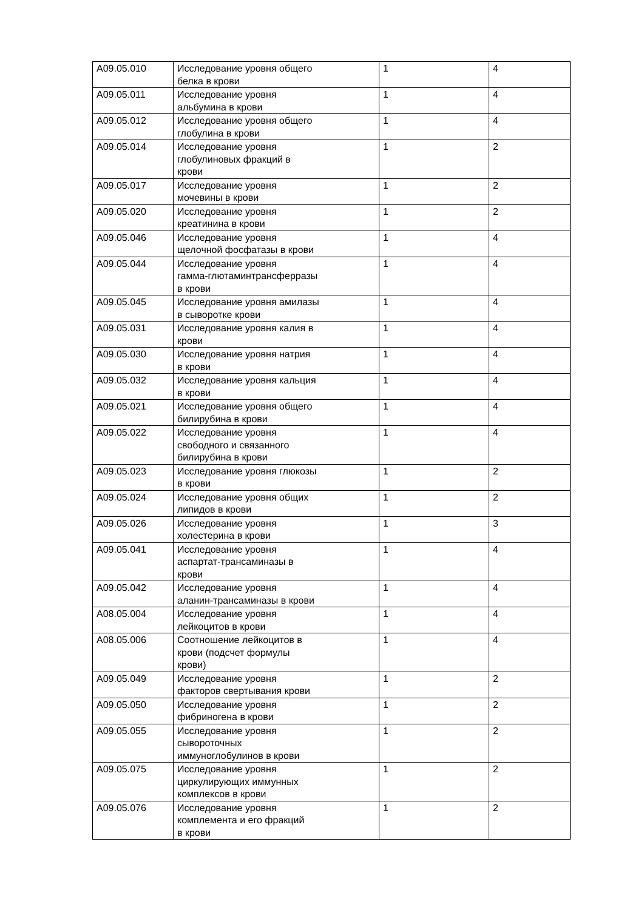| A09.05.010 | Исследование уровня общего белка в крови | 1 | 4 |
| A09.05.011 | Исследование уровня альбумина в крови | 1 | 4 |
| A09.05.012 | Исследование уровня общего глобулина в крови | 1 | 4 |
| A09.05.014 | Исследование уровня глобулиновых фракций в крови | 1 | 2 |
| A09.05.017 | Исследование уровня мочевины в крови | 1 | 2 |
| A09.05.020 | Исследование уровня креатинина в крови | 1 | 2 |
| A09.05.046 | Исследование уровня щелочной фосфатазы в крови | 1 | 4 |
| A09.05.044 | Исследование уровня гамма-глютаминтрансферразы в крови | 1 | 4 |
| A09.05.045 | Исследование уровня амилазы в сыворотке крови | 1 | 4 |
| A09.05.031 | Исследование уровня калия в крови | 1 | 4 |
| A09.05.030 | Исследование уровня натрия в крови | 1 | 4 |
| A09.05.032 | Исследование уровня кальция в крови | 1 | 4 |
| A09.05.021 | Исследование уровня общего билирубина в крови | 1 | 4 |
| A09.05.022 | Исследование уровня свободного и связанного билирубина в крови | 1 | 4 |
| A09.05.023 | Исследование уровня глюкозы в крови | 1 | 2 |
| A09.05.024 | Исследование уровня общих липидов в крови | 1 | 2 |
| A09.05.026 | Исследование уровня холестерина в крови | 1 | 3 |
| A09.05.041 | Исследование уровня аспартат-трансаминазы в крови | 1 | 4 |
| A09.05.042 | Исследование уровня аланин-трансаминазы в крови | 1 | 4 |
| A08.05.004 | Исследование уровня лейкоцитов в крови | 1 | 4 |
| A08.05.006 | Соотношение лейкоцитов в крови (подсчет формулы крови) | 1 | 4 |
| A09.05.049 | Исследование уровня факторов свертывания крови | 1 | 2 |
| A09.05.050 | Исследование уровня фибриногена в крови | 1 | 2 |
| A09.05.055 | Исследование уровня сывороточных иммуноглобулинов в крови | 1 | 2 |
| A09.05.075 | Исследование уровня циркулирующих иммунных комплексов в крови | 1 | 2 |
| A09.05.076 | Исследование уровня комплемента и его фракций в крови | 1 | 2 |